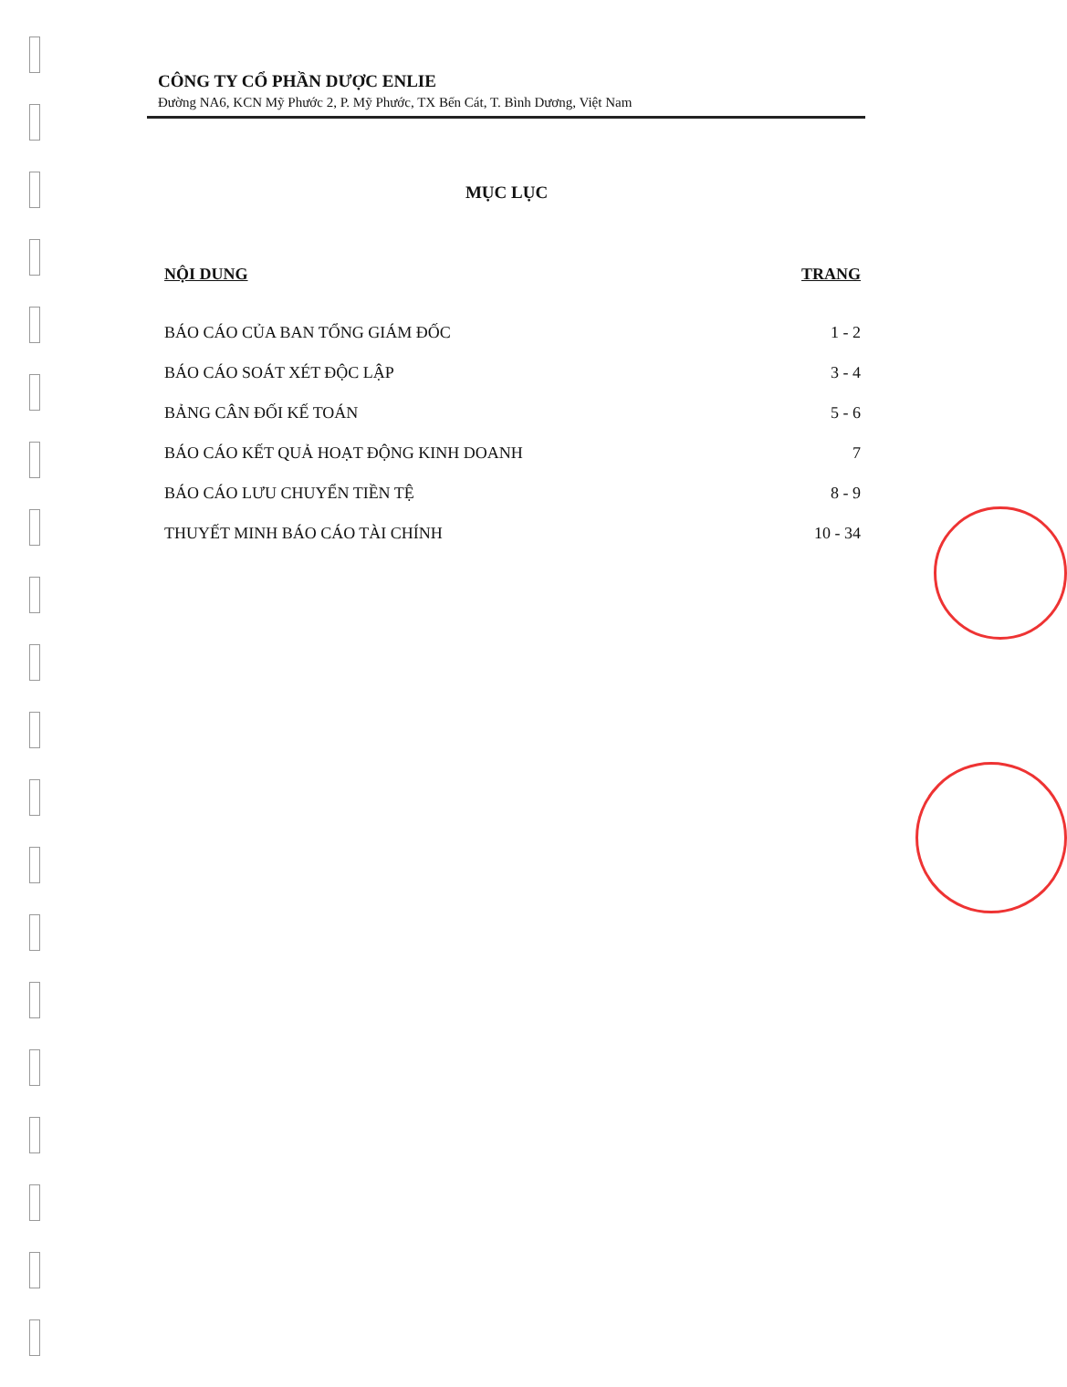CÔNG TY CỔ PHẦN DƯỢC ENLIE
Đường NA6, KCN Mỹ Phước 2, P. Mỹ Phước, TX Bến Cát, T. Bình Dương, Việt Nam
MỤC LỤC
NỘI DUNG TRANG
BÁO CÁO CỦA BAN TỔNG GIÁM ĐỐC 1 - 2
BÁO CÁO SOÁT XÉT ĐỘC LẬP 3 - 4
BẢNG CÂN ĐỐI KẾ TOÁN 5 - 6
BÁO CÁO KẾT QUẢ HOẠT ĐỘNG KINH DOANH 7
BÁO CÁO LƯU CHUYỂN TIỀN TỆ 8 - 9
THUYẾT MINH BÁO CÁO TÀI CHÍNH 10 - 34